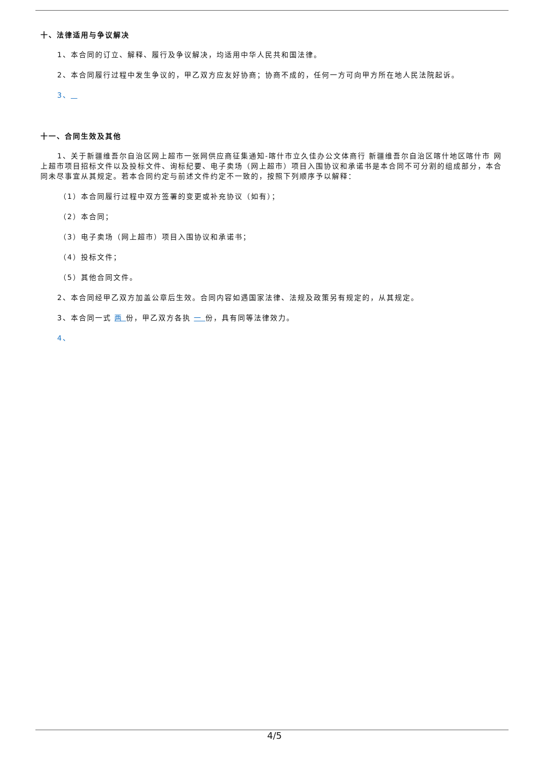十、法律适用与争议解决
1、本合同的订立、解释、履行及争议解决，均适用中华人民共和国法律。
2、本合同履行过程中发生争议的，甲乙双方应友好协商；协商不成的，任何一方可向甲方所在地人民法院起诉。
3、
十一、合同生效及其他
1、关于新疆维吾尔自治区网上超市一张网供应商征集通知-喀什市立久佳办公文体商行 新疆维吾尔自治区喀什地区喀什市 网上超市项目招标文件以及投标文件、询标纪要、电子卖场（网上超市）项目入围协议和承诺书是本合同不可分割的组成部分，本合同未尽事宜从其规定。若本合同约定与前述文件约定不一致的，按照下列顺序予以解释：
（1）本合同履行过程中双方签署的变更或补充协议（如有）；
（2）本合同；
（3）电子卖场（网上超市）项目入围协议和承诺书；
（4）投标文件；
（5）其他合同文件。
2、本合同经甲乙双方加盖公章后生效。合同内容如遇国家法律、法规及政策另有规定的，从其规定。
3、本合同一式 两 份，甲乙双方各执 一 份，具有同等法律效力。
4、
4/5